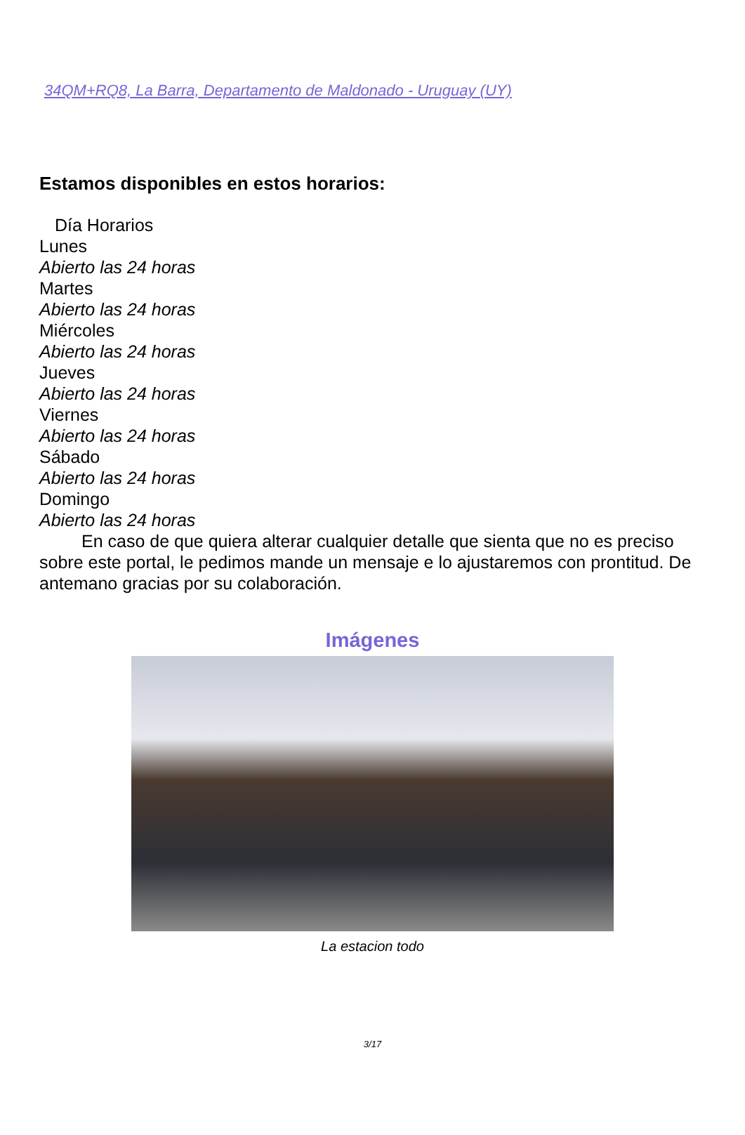34QM+RQ8, La Barra, Departamento de Maldonado - Uruguay (UY)
Estamos disponibles en estos horarios:
| Día Horarios |
| --- |
| Lunes |
| Abierto las 24 horas |
| Martes |
| Abierto las 24 horas |
| Miércoles |
| Abierto las 24 horas |
| Jueves |
| Abierto las 24 horas |
| Viernes |
| Abierto las 24 horas |
| Sábado |
| Abierto las 24 horas |
| Domingo |
| Abierto las 24 horas |
En caso de que quiera alterar cualquier detalle que sienta que no es preciso sobre este portal, le pedimos mande un mensaje e lo ajustaremos con prontitud. De antemano gracias por su colaboración.
Imágenes
La estacion todo
3/17